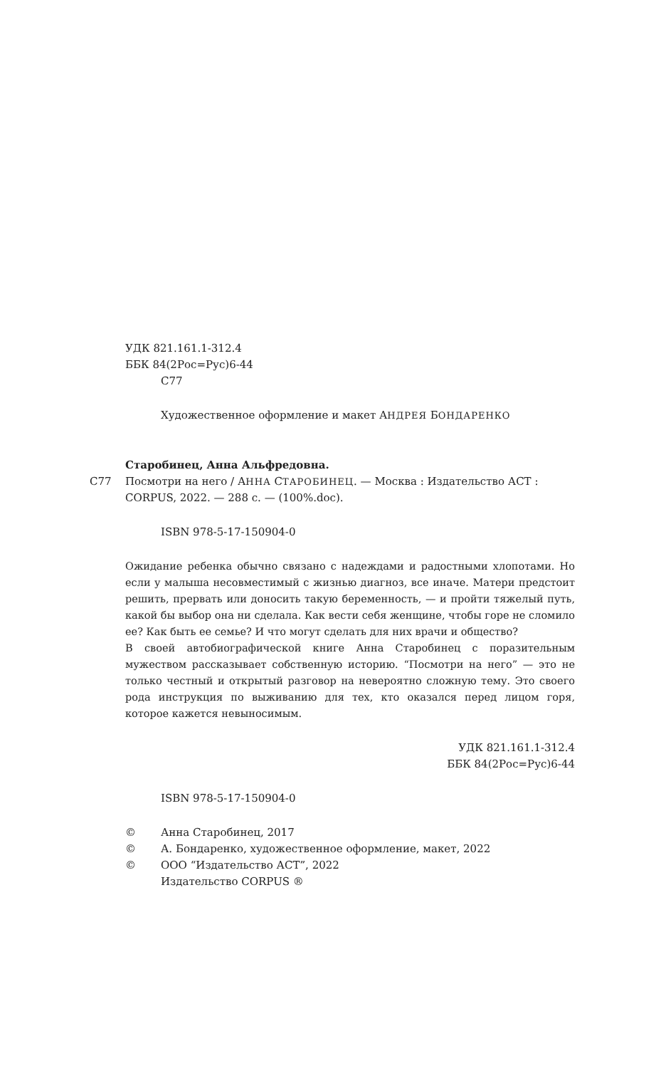УДК 821.161.1-312.4
ББК 84(2Рос=Рус)6-44
С77
Художественное оформление и макет АНДРЕЯ БОНДАРЕНКО
Старобинец, Анна Альфредовна.
С77 Посмотри на него / АННА СТАРОБИНЕЦ. — Москва : Издательство АСТ : CORPUS, 2022. — 288 с. — (100%.doc).
ISBN 978-5-17-150904-0
Ожидание ребенка обычно связано с надеждами и радостными хлопотами. Но если у малыша несовместимый с жизнью диагноз, все иначе. Матери предстоит решить, прервать или доносить такую беременность, — и пройти тяжелый путь, какой бы выбор она ни сделала. Как вести себя женщине, чтобы горе не сломило ее? Как быть ее семье? И что могут сделать для них врачи и общество?
В своей автобиографической книге Анна Старобинец с поразительным мужеством рассказывает собственную историю. “Посмотри на него” — это не только честный и открытый разговор на невероятно сложную тему. Это своего рода инструкция по выживанию для тех, кто оказался перед лицом горя, которое кажется невыносимым.
УДК 821.161.1-312.4
ББК 84(2Рос=Рус)6-44
ISBN 978-5-17-150904-0
© Анна Старобинец, 2017
© А. Бондаренко, художественное оформление, макет, 2022
© ООО “Издательство АСТ”, 2022
Издательство CORPUS ®